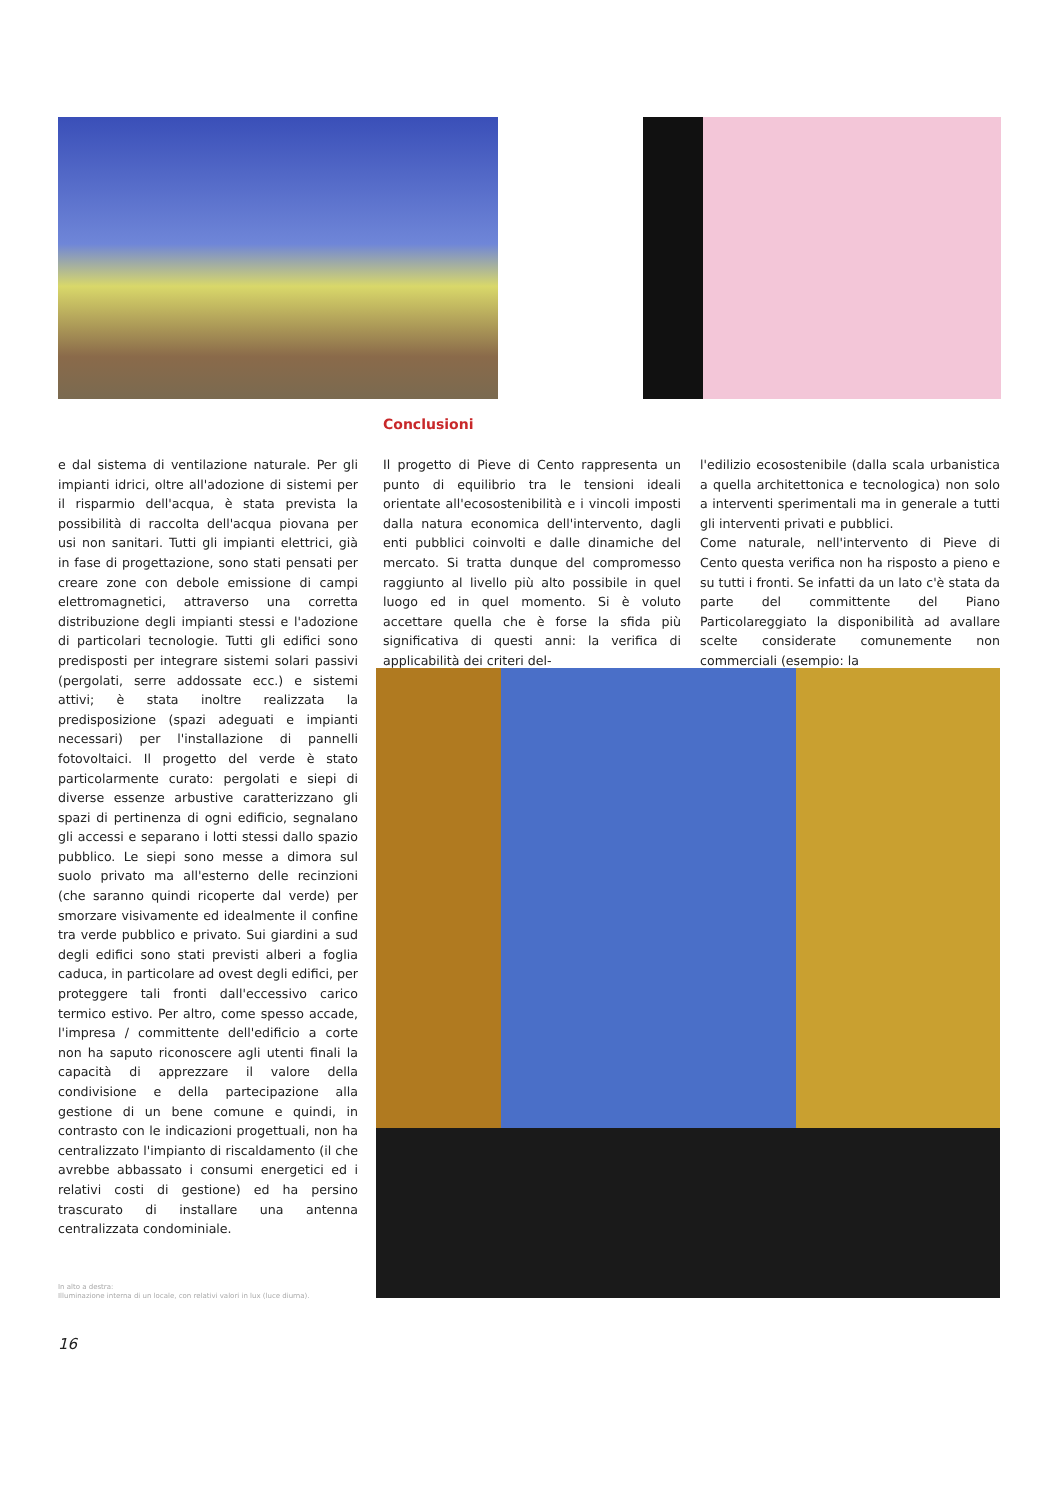Conclusioni
e dal sistema di ventilazione naturale. Per gli impianti idrici, oltre all'adozione di sistemi per il risparmio dell'acqua, è stata prevista la possibilità di raccolta dell'acqua piovana per usi non sanitari. Tutti gli impianti elettrici, già in fase di progettazione, sono stati pensati per creare zone con debole emissione di campi elettromagnetici, attraverso una corretta distribuzione degli impianti stessi e l'adozione di particolari tecnologie. Tutti gli edifici sono predisposti per integrare sistemi solari passivi (pergolati, serre addossate ecc.) e sistemi attivi; è stata inoltre realizzata la predisposizione (spazi adeguati e impianti necessari) per l'installazione di pannelli fotovoltaici. Il progetto del verde è stato particolarmente curato: pergolati e siepi di diverse essenze arbustive caratterizzano gli spazi di pertinenza di ogni edificio, segnalano gli accessi e separano i lotti stessi dallo spazio pubblico. Le siepi sono messe a dimora sul suolo privato ma all'esterno delle recinzioni (che saranno quindi ricoperte dal verde) per smorzare visivamente ed idealmente il confine tra verde pubblico e privato. Sui giardini a sud degli edifici sono stati previsti alberi a foglia caduca, in particolare ad ovest degli edifici, per proteggere tali fronti dall'eccessivo carico termico estivo. Per altro, come spesso accade, l'impresa / committente dell'edificio a corte non ha saputo riconoscere agli utenti finali la capacità di apprezzare il valore della condivisione e della partecipazione alla gestione di un bene comune e quindi, in contrasto con le indicazioni progettuali, non ha centralizzato l'impianto di riscaldamento (il che avrebbe abbassato i consumi energetici ed i relativi costi di gestione) ed ha persino trascurato di installare una antenna centralizzata condominiale.
Il progetto di Pieve di Cento rappresenta un punto di equilibrio tra le tensioni ideali orientate all'ecosostenibilità e i vincoli imposti dalla natura economica dell'intervento, dagli enti pubblici coinvolti e dalle dinamiche del mercato. Si tratta dunque del compromesso raggiunto al livello più alto possibile in quel luogo ed in quel momento. Si è voluto accettare quella che è forse la sfida più significativa di questi anni: la verifica di applicabilità dei criteri del-
l'edilizio ecosostenibile (dalla scala urbanistica a quella architettonica e tecnologica) non solo a interventi sperimentali ma in generale a tutti gli interventi privati e pubblici.
Come naturale, nell'intervento di Pieve di Cento questa verifica non ha risposto a pieno e su tutti i fronti. Se infatti da un lato c'è stata da parte del committente del Piano Particolareggiato la disponibilità ad avallare scelte considerate comunemente non commerciali (esempio: la
In alto a destra:
Illuminazione interna di un locale, con relativi valori in lux (luce diurna).
16